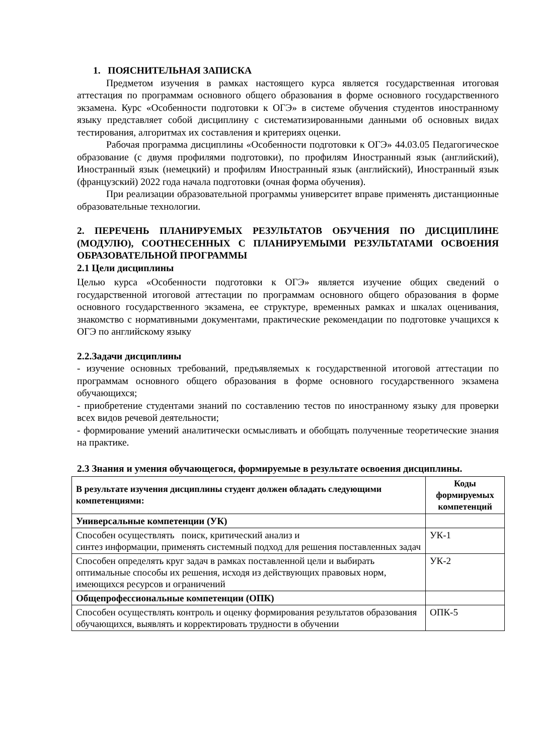1. ПОЯСНИТЕЛЬНАЯ ЗАПИСКА
Предметом изучения в рамках настоящего курса является государственная итоговая аттестация по программам основного общего образования в форме основного государственного экзамена. Курс «Особенности подготовки к ОГЭ» в системе обучения студентов иностранному языку представляет собой дисциплину с систематизированными данными об основных видах тестирования, алгоритмах их составления и критериях оценки.
Рабочая программа дисциплины «Особенности подготовки к ОГЭ» 44.03.05 Педагогическое образование (с двумя профилями подготовки), по профилям Иностранный язык (английский), Иностранный язык (немецкий) и профилям Иностранный язык (английский), Иностранный язык (французский) 2022 года начала подготовки (очная форма обучения).
При реализации образовательной программы университет вправе применять дистанционные образовательные технологии.
2. ПЕРЕЧЕНЬ ПЛАНИРУЕМЫХ РЕЗУЛЬТАТОВ ОБУЧЕНИЯ ПО ДИСЦИПЛИНЕ (МОДУЛЮ), СООТНЕСЕННЫХ С ПЛАНИРУЕМЫМИ РЕЗУЛЬТАТАМИ ОСВОЕНИЯ ОБРАЗОВАТЕЛЬНОЙ ПРОГРАММЫ
2.1 Цели дисциплины
Целью курса «Особенности подготовки к ОГЭ» является изучение общих сведений о государственной итоговой аттестации по программам основного общего образования в форме основного государственного экзамена, ее структуре, временных рамках и шкалах оценивания, знакомство с нормативными документами, практические рекомендации по подготовке учащихся к ОГЭ по английскому языку
2.2.Задачи дисциплины
- изучение основных требований, предъявляемых к государственной итоговой аттестации по программам основного общего образования в форме основного государственного экзамена обучающихся;
- приобретение студентами знаний по составлению тестов по иностранному языку для проверки всех видов речевой деятельности;
- формирование умений аналитически осмысливать и обобщать полученные теоретические знания на практике.
2.3 Знания и умения обучающегося, формируемые в результате освоения дисциплины.
| В результате изучения дисциплины студент должен обладать следующими компетенциями: | Коды формируемых компетенций |
| --- | --- |
| Универсальные компетенции (УК) | |
| Способен осуществлять поиск, критический анализ и синтез информации, применять системный подход для решения поставленных задач | УК-1 |
| Способен определять круг задач в рамках поставленной цели и выбирать оптимальные способы их решения, исходя из действующих правовых норм, имеющихся ресурсов и ограничений | УК-2 |
| Общепрофессиональные компетенции (ОПК) | |
| Способен осуществлять контроль и оценку формирования результатов образования обучающихся, выявлять и корректировать трудности в обучении | ОПК-5 |